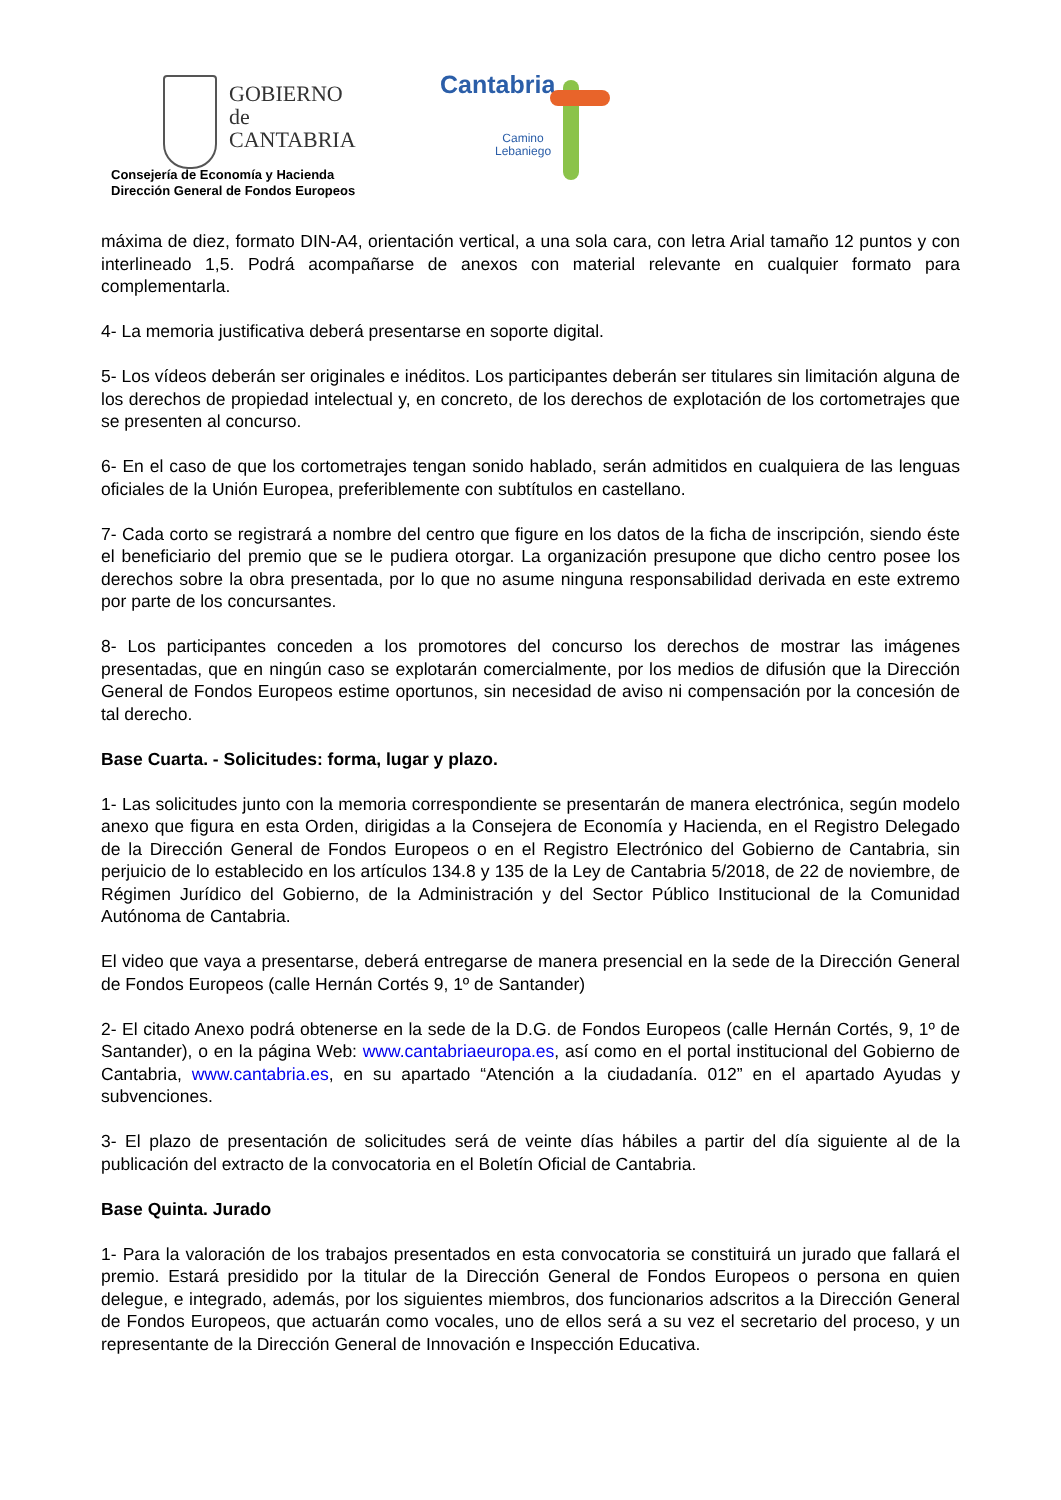GOBIERNO
de
CANTABRIA
Cantabria
Camino
Lebaniego
Consejería de Economía y Hacienda
Dirección General de Fondos Europeos
máxima de diez, formato DIN-A4, orientación vertical, a una sola cara, con letra Arial tamaño 12 puntos y con interlineado 1,5. Podrá acompañarse de anexos con material relevante en cualquier formato para complementarla.
4- La memoria justificativa deberá presentarse en soporte digital.
5- Los vídeos deberán ser originales e inéditos. Los participantes deberán ser titulares sin limitación alguna de los derechos de propiedad intelectual y, en concreto, de los derechos de explotación de los cortometrajes que se presenten al concurso.
6- En el caso de que los cortometrajes tengan sonido hablado, serán admitidos en cualquiera de las lenguas oficiales de la Unión Europea, preferiblemente con subtítulos en castellano.
7- Cada corto se registrará a nombre del centro que figure en los datos de la ficha de inscripción, siendo éste el beneficiario del premio que se le pudiera otorgar. La organización presupone que dicho centro posee los derechos sobre la obra presentada, por lo que no asume ninguna responsabilidad derivada en este extremo por parte de los concursantes.
8- Los participantes conceden a los promotores del concurso los derechos de mostrar las imágenes presentadas, que en ningún caso se explotarán comercialmente, por los medios de difusión que la Dirección General de Fondos Europeos estime oportunos, sin necesidad de aviso ni compensación por la concesión de tal derecho.
Base Cuarta. - Solicitudes: forma, lugar y plazo.
1- Las solicitudes junto con la memoria correspondiente se presentarán de manera electrónica, según modelo anexo que figura en esta Orden, dirigidas a la Consejera de Economía y Hacienda, en el Registro Delegado de la Dirección General de Fondos Europeos o en el Registro Electrónico del Gobierno de Cantabria, sin perjuicio de lo establecido en los artículos 134.8 y 135 de la Ley de Cantabria 5/2018, de 22 de noviembre, de Régimen Jurídico del Gobierno, de la Administración y del Sector Público Institucional de la Comunidad Autónoma de Cantabria.
El video que vaya a presentarse, deberá entregarse de manera presencial en la sede de la Dirección General de Fondos Europeos (calle Hernán Cortés 9, 1º de Santander)
2- El citado Anexo podrá obtenerse en la sede de la D.G. de Fondos Europeos (calle Hernán Cortés, 9, 1º de Santander), o en la página Web: www.cantabriaeuropa.es, así como en el portal institucional del Gobierno de Cantabria, www.cantabria.es, en su apartado “Atención a la ciudadanía. 012” en el apartado Ayudas y subvenciones.
3- El plazo de presentación de solicitudes será de veinte días hábiles a partir del día siguiente al de la publicación del extracto de la convocatoria en el Boletín Oficial de Cantabria.
Base Quinta. Jurado
1- Para la valoración de los trabajos presentados en esta convocatoria se constituirá un jurado que fallará el premio. Estará presidido por la titular de la Dirección General de Fondos Europeos o persona en quien delegue, e integrado, además, por los siguientes miembros, dos funcionarios adscritos a la Dirección General de Fondos Europeos, que actuarán como vocales, uno de ellos será a su vez el secretario del proceso, y un representante de la Dirección General de Innovación e Inspección Educativa.